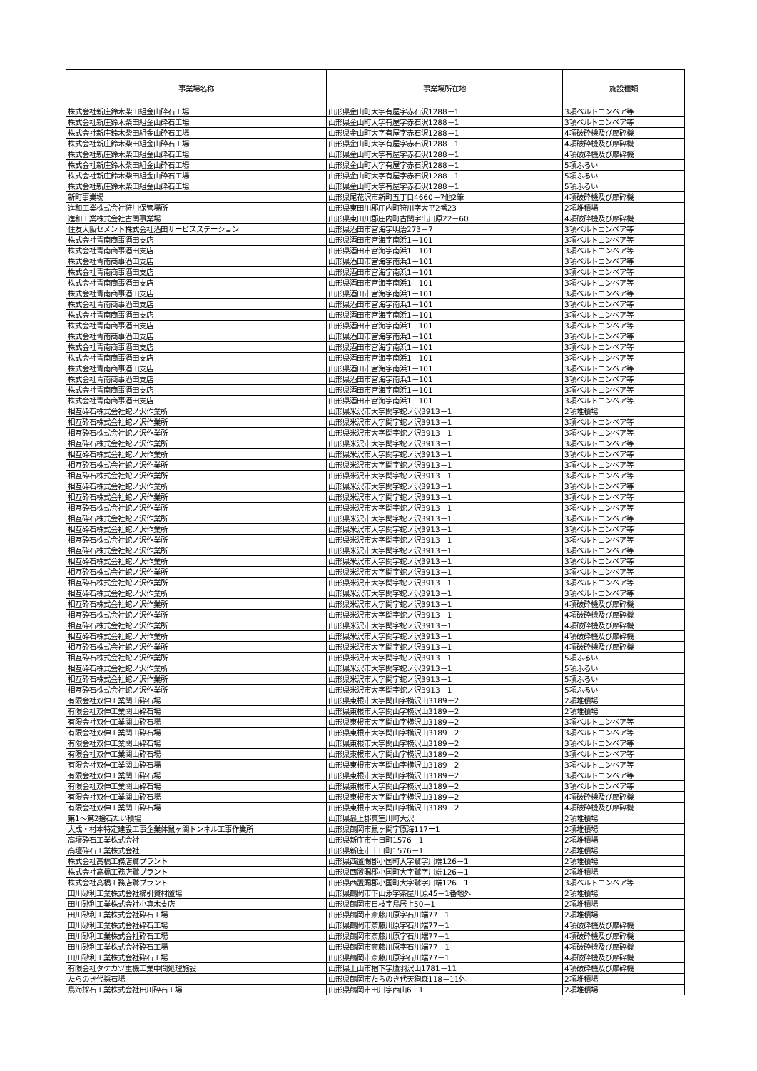| 事業場名称 | 事業場所在地 | 施設種類 |
| --- | --- | --- |
| 株式会社新庄鈴木柴田組金山砕石工場 | 山形県金山町大字有屋字赤石沢1288－1 | 3項ベルトコンベア等 |
| 株式会社新庄鈴木柴田組金山砕石工場 | 山形県金山町大字有屋字赤石沢1288－1 | 3項ベルトコンベア等 |
| 株式会社新庄鈴木柴田組金山砕石工場 | 山形県金山町大字有屋字赤石沢1288－1 | 4項破砕機及び摩砕機 |
| 株式会社新庄鈴木柴田組金山砕石工場 | 山形県金山町大字有屋字赤石沢1288－1 | 4項破砕機及び摩砕機 |
| 株式会社新庄鈴木柴田組金山砕石工場 | 山形県金山町大字有屋字赤石沢1288－1 | 4項破砕機及び摩砕機 |
| 株式会社新庄鈴木柴田組金山砕石工場 | 山形県金山町大字有屋字赤石沢1288－1 | 5項ふるい |
| 株式会社新庄鈴木柴田組金山砕石工場 | 山形県金山町大字有屋字赤石沢1288－1 | 5項ふるい |
| 株式会社新庄鈴木柴田組金山砕石工場 | 山形県金山町大字有屋字赤石沢1288－1 | 5項ふるい |
| 新町事業場 | 山形県尾花沢市新町五丁目4660－7他2筆 | 4項破砕機及び摩砕機 |
| 進和工業株式会社狩川保管場所 | 山形県東田川郡庄内町狩川字大平2番23 | 2項堆積場 |
| 進和工業株式会社古関事業場 | 山形県東田川郡庄内町古関字出川原22－60 | 4項破砕機及び摩砕機 |
| 住友大阪セメント株式会社酒田サービスステーション | 山形県酒田市宮海字明治273－7 | 3項ベルトコンベア等 |
| 株式会社青南商事酒田支店 | 山形県酒田市宮海字南浜1－101 | 3項ベルトコンベア等 |
| 株式会社青南商事酒田支店 | 山形県酒田市宮海字南浜1－101 | 3項ベルトコンベア等 |
| 株式会社青南商事酒田支店 | 山形県酒田市宮海字南浜1－101 | 3項ベルトコンベア等 |
| 株式会社青南商事酒田支店 | 山形県酒田市宮海字南浜1－101 | 3項ベルトコンベア等 |
| 株式会社青南商事酒田支店 | 山形県酒田市宮海字南浜1－101 | 3項ベルトコンベア等 |
| 株式会社青南商事酒田支店 | 山形県酒田市宮海字南浜1－101 | 3項ベルトコンベア等 |
| 株式会社青南商事酒田支店 | 山形県酒田市宮海字南浜1－101 | 3項ベルトコンベア等 |
| 株式会社青南商事酒田支店 | 山形県酒田市宮海字南浜1－101 | 3項ベルトコンベア等 |
| 株式会社青南商事酒田支店 | 山形県酒田市宮海字南浜1－101 | 3項ベルトコンベア等 |
| 株式会社青南商事酒田支店 | 山形県酒田市宮海字南浜1－101 | 3項ベルトコンベア等 |
| 株式会社青南商事酒田支店 | 山形県酒田市宮海字南浜1－101 | 3項ベルトコンベア等 |
| 株式会社青南商事酒田支店 | 山形県酒田市宮海字南浜1－101 | 3項ベルトコンベア等 |
| 株式会社青南商事酒田支店 | 山形県酒田市宮海字南浜1－101 | 3項ベルトコンベア等 |
| 株式会社青南商事酒田支店 | 山形県酒田市宮海字南浜1－101 | 3項ベルトコンベア等 |
| 株式会社青南商事酒田支店 | 山形県酒田市宮海字南浜1－101 | 3項ベルトコンベア等 |
| 株式会社青南商事酒田支店 | 山形県酒田市宮海字南浜1－101 | 3項ベルトコンベア等 |
| 相互砕石株式会社蛇ノ沢作業所 | 山形県米沢市大字関字蛇ノ沢3913－1 | 2項堆積場 |
| 相互砕石株式会社蛇ノ沢作業所 | 山形県米沢市大字関字蛇ノ沢3913－1 | 3項ベルトコンベア等 |
| 相互砕石株式会社蛇ノ沢作業所 | 山形県米沢市大字関字蛇ノ沢3913－1 | 3項ベルトコンベア等 |
| 相互砕石株式会社蛇ノ沢作業所 | 山形県米沢市大字関字蛇ノ沢3913－1 | 3項ベルトコンベア等 |
| 相互砕石株式会社蛇ノ沢作業所 | 山形県米沢市大字関字蛇ノ沢3913－1 | 3項ベルトコンベア等 |
| 相互砕石株式会社蛇ノ沢作業所 | 山形県米沢市大字関字蛇ノ沢3913－1 | 3項ベルトコンベア等 |
| 相互砕石株式会社蛇ノ沢作業所 | 山形県米沢市大字関字蛇ノ沢3913－1 | 3項ベルトコンベア等 |
| 相互砕石株式会社蛇ノ沢作業所 | 山形県米沢市大字関字蛇ノ沢3913－1 | 3項ベルトコンベア等 |
| 相互砕石株式会社蛇ノ沢作業所 | 山形県米沢市大字関字蛇ノ沢3913－1 | 3項ベルトコンベア等 |
| 相互砕石株式会社蛇ノ沢作業所 | 山形県米沢市大字関字蛇ノ沢3913－1 | 3項ベルトコンベア等 |
| 相互砕石株式会社蛇ノ沢作業所 | 山形県米沢市大字関字蛇ノ沢3913－1 | 3項ベルトコンベア等 |
| 相互砕石株式会社蛇ノ沢作業所 | 山形県米沢市大字関字蛇ノ沢3913－1 | 3項ベルトコンベア等 |
| 相互砕石株式会社蛇ノ沢作業所 | 山形県米沢市大字関字蛇ノ沢3913－1 | 3項ベルトコンベア等 |
| 相互砕石株式会社蛇ノ沢作業所 | 山形県米沢市大字関字蛇ノ沢3913－1 | 3項ベルトコンベア等 |
| 相互砕石株式会社蛇ノ沢作業所 | 山形県米沢市大字関字蛇ノ沢3913－1 | 3項ベルトコンベア等 |
| 相互砕石株式会社蛇ノ沢作業所 | 山形県米沢市大字関字蛇ノ沢3913－1 | 3項ベルトコンベア等 |
| 相互砕石株式会社蛇ノ沢作業所 | 山形県米沢市大字関字蛇ノ沢3913－1 | 3項ベルトコンベア等 |
| 相互砕石株式会社蛇ノ沢作業所 | 山形県米沢市大字関字蛇ノ沢3913－1 | 3項ベルトコンベア等 |
| 相互砕石株式会社蛇ノ沢作業所 | 山形県米沢市大字関字蛇ノ沢3913－1 | 4項破砕機及び摩砕機 |
| 相互砕石株式会社蛇ノ沢作業所 | 山形県米沢市大字関字蛇ノ沢3913－1 | 4項破砕機及び摩砕機 |
| 相互砕石株式会社蛇ノ沢作業所 | 山形県米沢市大字関字蛇ノ沢3913－1 | 4項破砕機及び摩砕機 |
| 相互砕石株式会社蛇ノ沢作業所 | 山形県米沢市大字関字蛇ノ沢3913－1 | 4項破砕機及び摩砕機 |
| 相互砕石株式会社蛇ノ沢作業所 | 山形県米沢市大字関字蛇ノ沢3913－1 | 4項破砕機及び摩砕機 |
| 相互砕石株式会社蛇ノ沢作業所 | 山形県米沢市大字関字蛇ノ沢3913－1 | 5項ふるい |
| 相互砕石株式会社蛇ノ沢作業所 | 山形県米沢市大字関字蛇ノ沢3913－1 | 5項ふるい |
| 相互砕石株式会社蛇ノ沢作業所 | 山形県米沢市大字関字蛇ノ沢3913－1 | 5項ふるい |
| 相互砕石株式会社蛇ノ沢作業所 | 山形県米沢市大字関字蛇ノ沢3913－1 | 5項ふるい |
| 有限会社双伸工業関山砕石場 | 山形県東根市大字関山字横沢山3189－2 | 2項堆積場 |
| 有限会社双伸工業関山砕石場 | 山形県東根市大字関山字横沢山3189－2 | 2項堆積場 |
| 有限会社双伸工業関山砕石場 | 山形県東根市大字関山字横沢山3189－2 | 3項ベルトコンベア等 |
| 有限会社双伸工業関山砕石場 | 山形県東根市大字関山字横沢山3189－2 | 3項ベルトコンベア等 |
| 有限会社双伸工業関山砕石場 | 山形県東根市大字関山字横沢山3189－2 | 3項ベルトコンベア等 |
| 有限会社双伸工業関山砕石場 | 山形県東根市大字関山字横沢山3189－2 | 3項ベルトコンベア等 |
| 有限会社双伸工業関山砕石場 | 山形県東根市大字関山字横沢山3189－2 | 3項ベルトコンベア等 |
| 有限会社双伸工業関山砕石場 | 山形県東根市大字関山字横沢山3189－2 | 3項ベルトコンベア等 |
| 有限会社双伸工業関山砕石場 | 山形県東根市大字関山字横沢山3189－2 | 3項ベルトコンベア等 |
| 有限会社双伸工業関山砕石場 | 山形県東根市大字関山字横沢山3189－2 | 4項破砕機及び摩砕機 |
| 有限会社双伸工業関山砕石場 | 山形県東根市大字関山字横沢山3189－2 | 4項破砕機及び摩砕機 |
| 第1～第2捨石たい積場 | 山形県最上郡真室川町大沢 | 2項堆積場 |
| 大成・村本特定建設工事企業体鼠ヶ関トンネル工事作業所 | 山形県鶴岡市鼠ヶ関字原海117ー1 | 2項堆積場 |
| 高壇砕石工業株式会社 | 山形県新庄市十日町1576－1 | 2項堆積場 |
| 高壇砕石工業株式会社 | 山形県新庄市十日町1576－1 | 2項堆積場 |
| 株式会社高橋工務店鷲プラント | 山形県西置賜郡小国町大字鷲字川端126－1 | 2項堆積場 |
| 株式会社高橋工務店鷲プラント | 山形県西置賜郡小国町大字鷲字川端126－1 | 2項堆積場 |
| 株式会社高橋工務店鷲プラント | 山形県西置賜郡小国町大字鷲字川端126－1 | 3項ベルトコンベア等 |
| 田川砂利工業株式会社櫛引資材置場 | 山形県鶴岡市下山添字茶屋川原45－1番地外 | 2項堆積場 |
| 田川砂利工業株式会社小真木支店 | 山形県鶴岡市日枝字鳥居上50－1 | 2項堆積場 |
| 田川砂利工業株式会社砕石工場 | 山形県鶴岡市斎藤川原字石川端77－1 | 2項堆積場 |
| 田川砂利工業株式会社砕石工場 | 山形県鶴岡市斎藤川原字石川端77－1 | 4項破砕機及び摩砕機 |
| 田川砂利工業株式会社砕石工場 | 山形県鶴岡市斎藤川原字石川端77－1 | 4項破砕機及び摩砕機 |
| 田川砂利工業株式会社砕石工場 | 山形県鶴岡市斎藤川原字石川端77－1 | 4項破砕機及び摩砕機 |
| 田川砂利工業株式会社砕石工場 | 山形県鶴岡市斎藤川原字石川端77－1 | 4項破砕機及び摩砕機 |
| 有限会社タケカツ重機工業中間処理施設 | 山形県上山市楢下字鷹羽沢山1781－11 | 4項破砕機及び摩砕機 |
| たらのき代採石場 | 山形県鶴岡市たらのき代天狗森118－11外 | 2項堆積場 |
| 鳥海採石工業株式会社田川砕石工場 | 山形県鶴岡市田川字西山6－1 | 2項堆積場 |